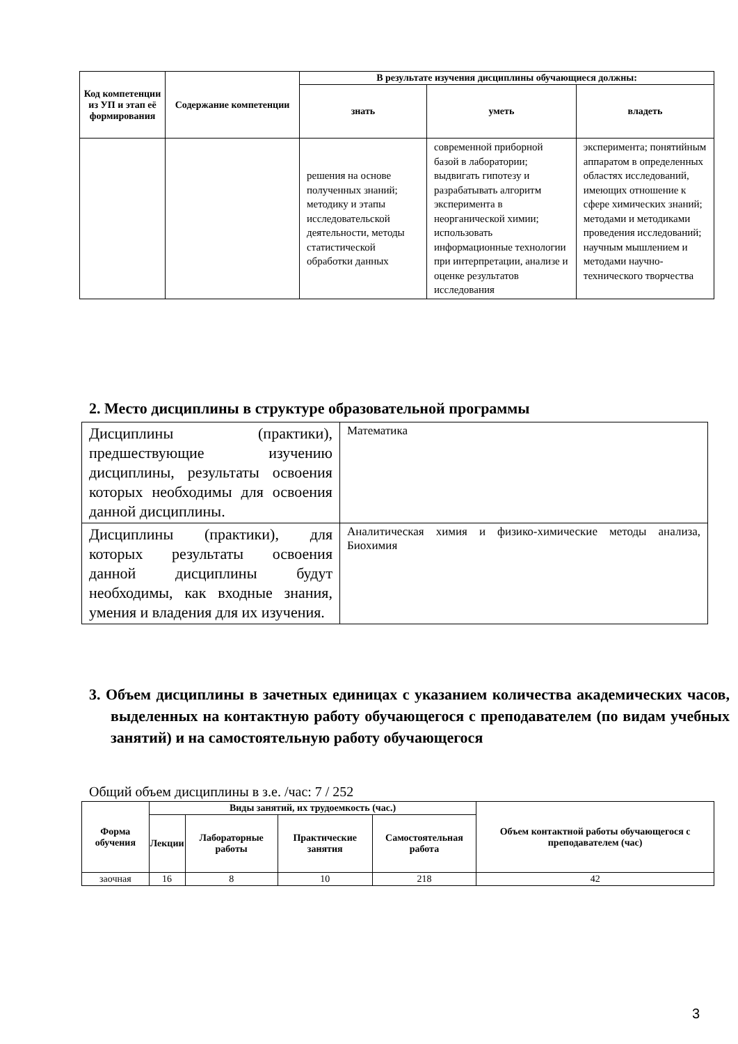| Код компетенции из УП и этап её формирования | Содержание компетенции | В результате изучения дисциплины обучающиеся должны: | | |
| --- | --- | --- | --- | --- |
| | | знать | уметь | владеть |
| | | решения на основе полученных знаний; методику и этапы исследовательской деятельности, методы статистической обработки данных | современной приборной базой в лаборатории; выдвигать гипотезу и разрабатывать алгоритм эксперимента в неорганической химии; использовать информационные технологии при интерпретации, анализе и оценке результатов исследования | эксперимента; понятийным аппаратом в определенных областях исследований, имеющих отношение к сфере химических знаний; методами и методиками проведения исследований; научным мышлением и методами научно-технического творчества |
2. Место дисциплины в структуре образовательной программы
| Дисциплины (практики), предшествующие изучению дисциплины, результаты освоения которых необходимы для освоения данной дисциплины. | Математика |
| Дисциплины (практики), для которых результаты освоения данной дисциплины будут необходимы, как входные знания, умения и владения для их изучения. | Аналитическая химия и физико-химические методы анализа, Биохимия |
3. Объем дисциплины в зачетных единицах с указанием количества академических часов, выделенных на контактную работу обучающегося с преподавателем (по видам учебных занятий) и на самостоятельную работу обучающегося
Общий объем дисциплины в з.е. /час: 7 / 252
| Форма обучения | Виды занятий, их трудоемкость (час.) | | | | Объем контактной работы обучающегося с преподавателем (час) |
| --- | --- | --- | --- | --- | --- |
| | Лекции | Лабораторные работы | Практические занятия | Самостоятельная работа | |
| заочная | 16 | 8 | 10 | 218 | 42 |
3